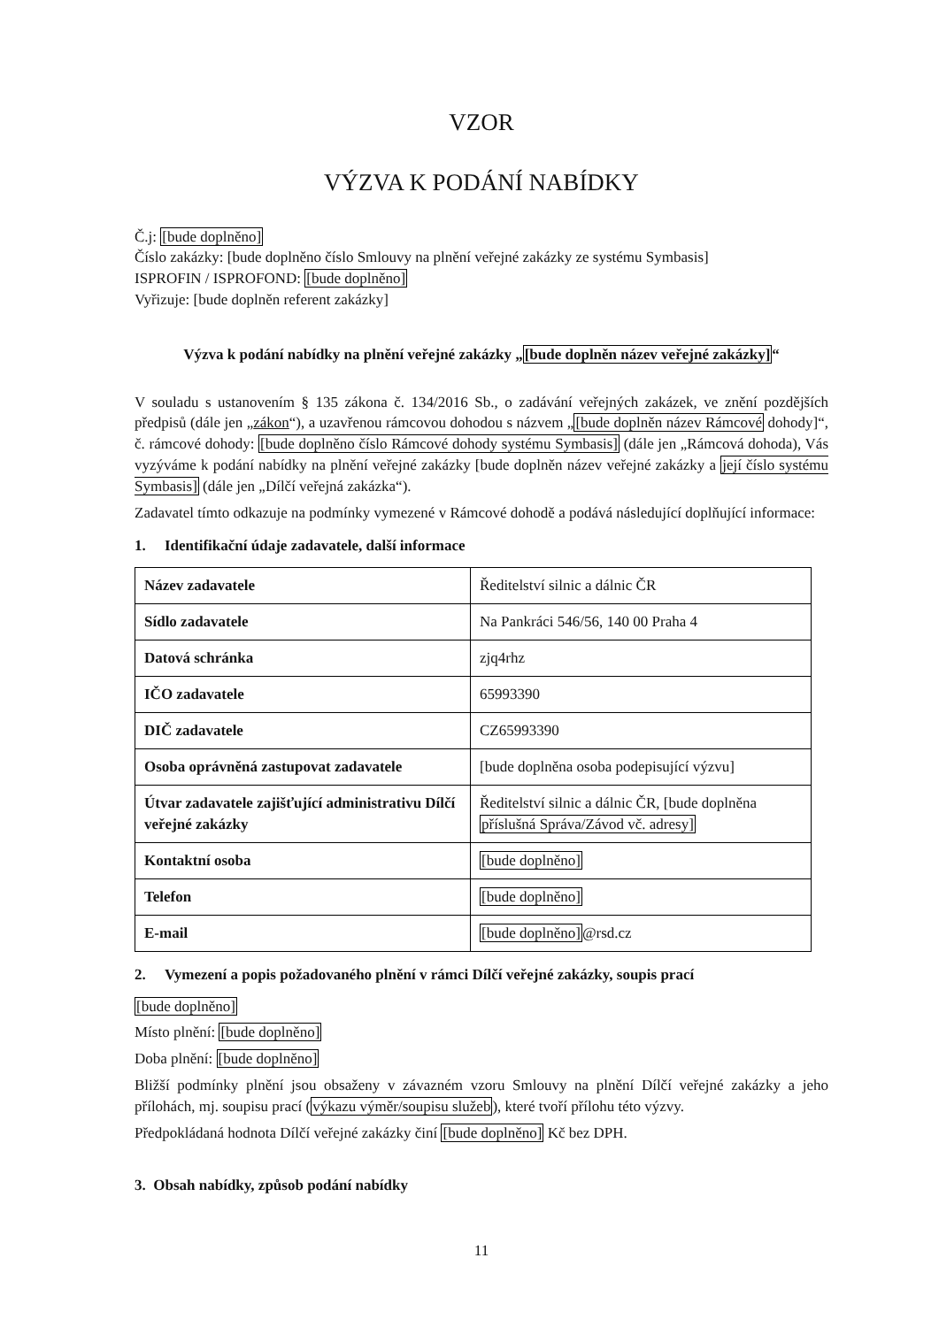VZOR
VÝZVA K PODÁNÍ NABÍDKY
Č.j: [bude doplněno]
Číslo zakázky: [bude doplněno číslo Smlouvy na plnění veřejné zakázky ze systému Symbasis]
ISPROFIN / ISPROFOND: [bude doplněno]
Vyřizuje: [bude doplněn referent zakázky]
Výzva k podání nabídky na plnění veřejné zakázky „[bude doplněn název veřejné zakázky]“
V souladu s ustanovením § 135 zákona č. 134/2016 Sb., o zadávání veřejných zakázek, ve znění pozdějších předpisů (dále jen „zákon“), a uzavřenou rámcovou dohodou s názvem „[bude doplněn název Rámcové dohody]“, č. rámcové dohody: [bude doplněno číslo Rámcové dohody systému Symbasis] (dále jen „Rámcová dohoda), Vás vyzýváme k podání nabídky na plnění veřejné zakázky [bude doplněn název veřejné zakázky a její číslo systému Symbasis] (dále jen „Dílčí veřejná zakázka“).
Zadavatel tímto odkazuje na podmínky vymezené v Rámcové dohodě a podává následující doplňující informace:
1. Identifikační údaje zadavatele, další informace
| Název zadavatele | Ředitelství silnic a dálnic ČR |
| Sídlo zadavatele | Na Pankráci 546/56, 140 00 Praha 4 |
| Datová schránka | zjq4rhz |
| IČO zadavatele | 65993390 |
| DIČ zadavatele | CZ65993390 |
| Osoba oprávněná zastupovat zadavatele | [bude doplněna osoba podepisující výzvu] |
| Útvar zadavatele zajišťující administrativu Dílčí veřejné zakázky | Ředitelství silnic a dálnic ČR, [bude doplněna příslušná Správa/Závod vč. adresy] |
| Kontaktní osoba | [bude doplněno] |
| Telefon | [bude doplněno] |
| E-mail | [bude doplněno] @rsd.cz |
2. Vymezení a popis požadovaného plnění v rámci Dílčí veřejné zakázky, soupis prací
[bude doplněno]
Místo plnění: [bude doplněno]
Doba plnění: [bude doplněno]
Bližší podmínky plnění jsou obsaženy v závazném vzoru Smlouvy na plnění Dílčí veřejné zakázky a jeho přílohách, mj. soupisu prací (výkazu výměr/soupisu služeb), které tvoří přílohu této výzvy.
Předpokládaná hodnota Dílčí veřejné zakázky činí [bude doplněno] Kč bez DPH.
3. Obsah nabídky, způsob podání nabídky
11